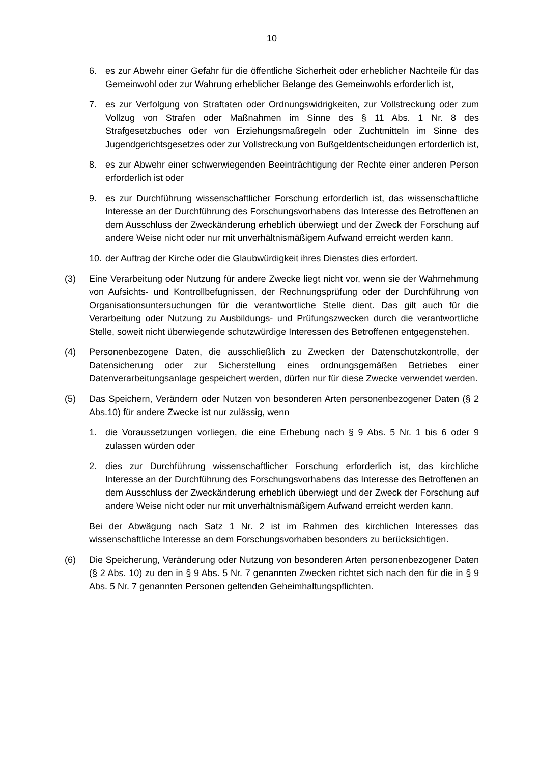10
6. es zur Abwehr einer Gefahr für die öffentliche Sicherheit oder erheblicher Nachteile für das Gemeinwohl oder zur Wahrung erheblicher Belange des Gemeinwohls erforderlich ist,
7. es zur Verfolgung von Straftaten oder Ordnungswidrigkeiten, zur Vollstreckung oder zum Vollzug von Strafen oder Maßnahmen im Sinne des § 11 Abs. 1 Nr. 8 des Strafgesetzbuches oder von Erziehungsmaßregeln oder Zuchtmitteln im Sinne des Jugendgerichtsgesetzes oder zur Vollstreckung von Bußgeldentscheidungen erforderlich ist,
8. es zur Abwehr einer schwerwiegenden Beeinträchtigung der Rechte einer anderen Person erforderlich ist oder
9. es zur Durchführung wissenschaftlicher Forschung erforderlich ist, das wissenschaftliche Interesse an der Durchführung des Forschungsvorhabens das Interesse des Betroffenen an dem Ausschluss der Zweckänderung erheblich überwiegt und der Zweck der Forschung auf andere Weise nicht oder nur mit unverhältnismäßigem Aufwand erreicht werden kann.
10.
der Auftrag der Kirche oder die Glaubwürdigkeit ihres Dienstes dies erfordert.
(3) Eine Verarbeitung oder Nutzung für andere Zwecke liegt nicht vor, wenn sie der Wahrnehmung von Aufsichts- und Kontrollbefugnissen, der Rechnungsprüfung oder der Durchführung von Organisationsuntersuchungen für die verantwortliche Stelle dient. Das gilt auch für die Verarbeitung oder Nutzung zu Ausbildungs- und Prüfungszwecken durch die verantwortliche Stelle, soweit nicht überwiegende schutzwürdige Interessen des Betroffenen entgegenstehen.
(4) Personenbezogene Daten, die ausschließlich zu Zwecken der Datenschutzkontrolle, der Datensicherung oder zur Sicherstellung eines ordnungsgemäßen Betriebes einer Datenverarbeitungsanlage gespeichert werden, dürfen nur für diese Zwecke verwendet werden.
(5) Das Speichern, Verändern oder Nutzen von besonderen Arten personenbezogener Daten (§ 2 Abs.10) für andere Zwecke ist nur zulässig, wenn
1. die Voraussetzungen vorliegen, die eine Erhebung nach § 9 Abs. 5 Nr. 1 bis 6 oder 9 zulassen würden oder
2. dies zur Durchführung wissenschaftlicher Forschung erforderlich ist, das kirchliche Interesse an der Durchführung des Forschungsvorhabens das Interesse des Betroffenen an dem Ausschluss der Zweckänderung erheblich überwiegt und der Zweck der Forschung auf andere Weise nicht oder nur mit unverhältnismäßigem Aufwand erreicht werden kann.
Bei der Abwägung nach Satz 1 Nr. 2 ist im Rahmen des kirchlichen Interesses das wissenschaftliche Interesse an dem Forschungsvorhaben besonders zu berücksichtigen.
(6) Die Speicherung, Veränderung oder Nutzung von besonderen Arten personenbezogener Daten (§ 2 Abs. 10) zu den in § 9 Abs. 5 Nr. 7 genannten Zwecken richtet sich nach den für die in § 9 Abs. 5 Nr. 7 genannten Personen geltenden Geheimhaltungspflichten.